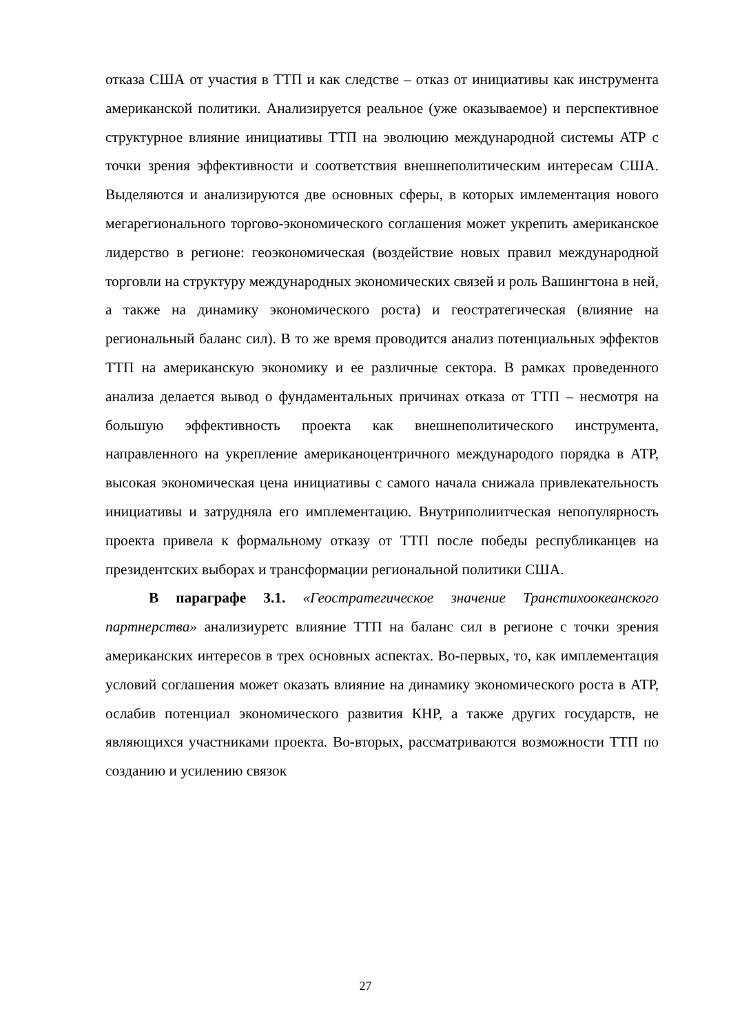отказа США от участия в ТТП и как следстве – отказ от инициативы как инструмента американской политики. Анализируется реальное (уже оказываемое) и перспективное структурное влияние инициативы ТТП на эволюцию международной системы АТР с точки зрения эффективности и соответствия внешнеполитическим интересам США. Выделяются и анализируются две основных сферы, в которых имлементация нового мегарегионального торгово-экономического соглашения может укрепить американское лидерство в регионе: геоэкономическая (воздействие новых правил международной торговли на структуру международных экономических связей и роль Вашингтона в ней, а также на динамику экономического роста) и геостратегическая (влияние на региональный баланс сил). В то же время проводится анализ потенциальных эффектов ТТП на американскую экономику и ее различные сектора. В рамках проведенного анализа делается вывод о фундаментальных причинах отказа от ТТП – несмотря на большую эффективность проекта как внешнеполитического инструмента, направленного на укрепление американоцентричного международого порядка в АТР, высокая экономическая цена инициативы с самого начала снижала привлекательность инициативы и затрудняла его имплементацию. Внутриполиитческая непопулярность проекта привела к формальному отказу от ТТП после победы республиканцев на президентских выборах и трансформации региональной политики США.
В параграфе 3.1. «Геостратегическое значение Транстихоокеанского партнерства» анализиуретс влияние ТТП на баланс сил в регионе с точки зрения американских интересов в трех основных аспектах. Во-первых, то, как имплементация условий соглашения может оказать влияние на динамику экономического роста в АТР, ослабив потенциал экономического развития КНР, а также других государств, не являющихся участниками проекта. Во-вторых, рассматриваются возможности ТТП по созданию и усилению связок
27